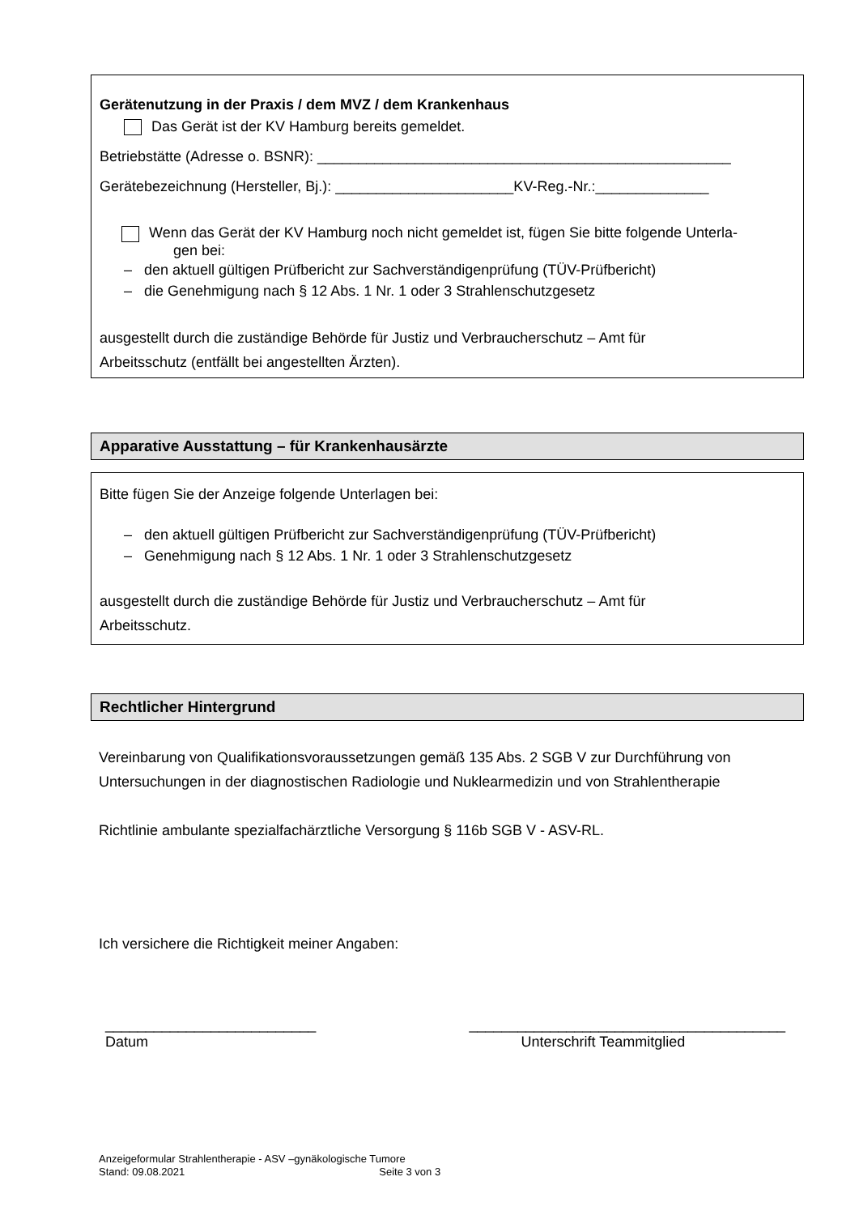Gerätenutzung in der Praxis / dem MVZ / dem Krankenhaus
Das Gerät ist der KV Hamburg bereits gemeldet.
Betriebstätte (Adresse o. BSNR): ___________________________________________________
Gerätebezeichnung (Hersteller, Bj.): ______________________KV-Reg.-Nr.:______________
Wenn das Gerät der KV Hamburg noch nicht gemeldet ist, fügen Sie bitte folgende Unterla-
gen bei:
– den aktuell gültigen Prüfbericht zur Sachverständigenprüfung (TÜV-Prüfbericht)
– die Genehmigung nach § 12 Abs. 1 Nr. 1 oder 3 Strahlenschutzgesetz
ausgestellt durch die zuständige Behörde für Justiz und Verbraucherschutz – Amt für
Arbeitsschutz (entfällt bei angestellten Ärzten).
Apparative Ausstattung – für Krankenhausärzte
Bitte fügen Sie der Anzeige folgende Unterlagen bei:
– den aktuell gültigen Prüfbericht zur Sachverständigenprüfung (TÜV-Prüfbericht)
– Genehmigung nach § 12 Abs. 1 Nr. 1 oder 3 Strahlenschutzgesetz
ausgestellt durch die zuständige Behörde für Justiz und Verbraucherschutz – Amt für
Arbeitsschutz.
Rechtlicher Hintergrund
Vereinbarung von Qualifikationsvoraussetzungen gemäß 135 Abs. 2 SGB V zur Durchführung von Untersuchungen in der diagnostischen Radiologie und Nuklearmedizin und von Strahlentherapie
Richtlinie ambulante spezialfachärztliche Versorgung § 116b SGB V - ASV-RL.
Ich versichere die Richtigkeit meiner Angaben:
__________________________
Datum
_______________________________________
Unterschrift Teammitglied
Anzeigeformular Strahlentherapie - ASV –gynäkologische Tumore
Stand: 09.08.2021 Seite 3 von 3